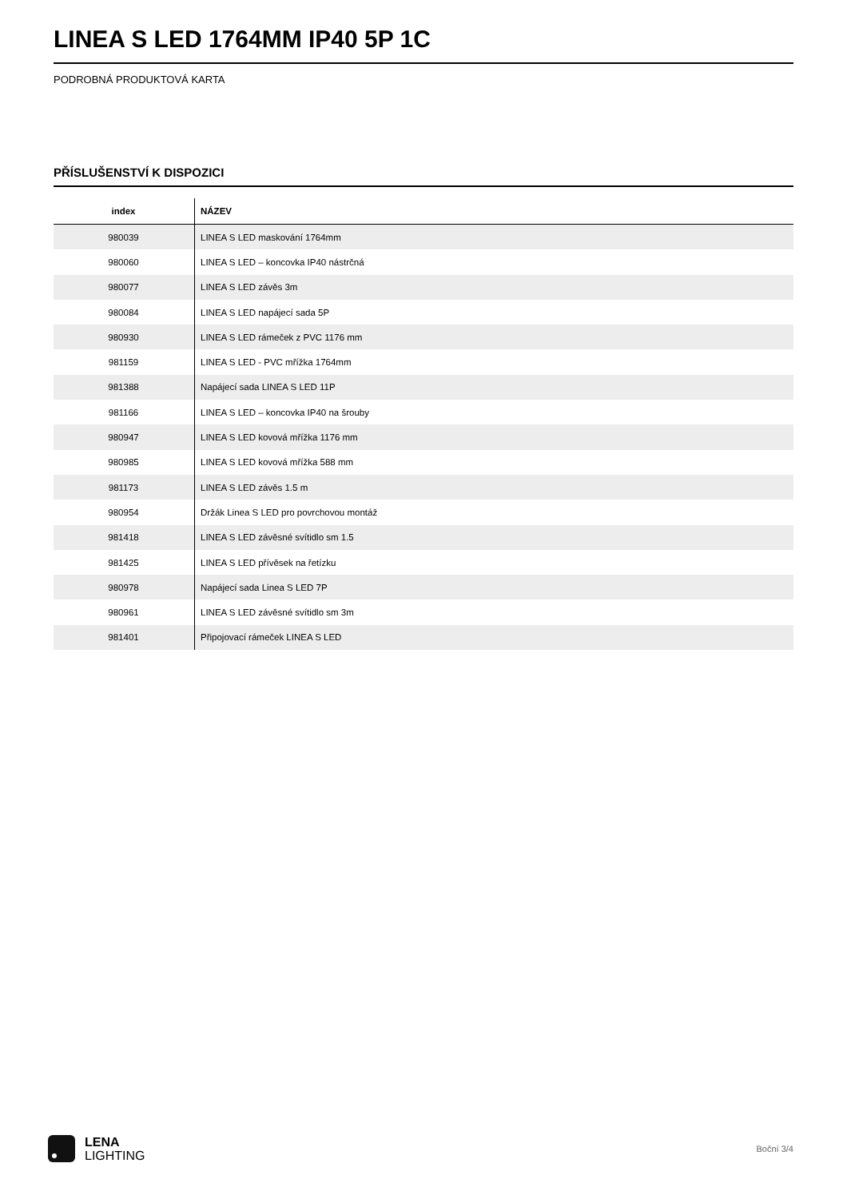LINEA S LED 1764MM IP40 5P 1C
PODROBNÁ PRODUKTOVÁ KARTA
PŘÍSLUŠENSTVÍ K DISPOZICI
| index | NÁZEV |
| --- | --- |
| 980039 | LINEA S LED maskování 1764mm |
| 980060 | LINEA S LED – koncovka IP40 nástrčná |
| 980077 | LINEA S LED závěs 3m |
| 980084 | LINEA S LED napájecí sada 5P |
| 980930 | LINEA S LED rámeček z PVC 1176 mm |
| 981159 | LINEA S LED - PVC mřížka 1764mm |
| 981388 | Napájecí sada LINEA S LED 11P |
| 981166 | LINEA S LED – koncovka IP40 na šrouby |
| 980947 | LINEA S LED kovová mřížka 1176 mm |
| 980985 | LINEA S LED kovová mřížka 588 mm |
| 981173 | LINEA S LED závěs 1.5 m |
| 980954 | Držák Linea S LED pro povrchovou montáž |
| 981418 | LINEA S LED závěsné svítidlo sm 1.5 |
| 981425 | LINEA S LED přívěsek na řetízku |
| 980978 | Napájecí sada Linea S LED 7P |
| 980961 | LINEA S LED závěsné svítidlo sm 3m |
| 981401 | Připojovací rámeček LINEA S LED |
LENA
LIGHTING
Boční 3/4